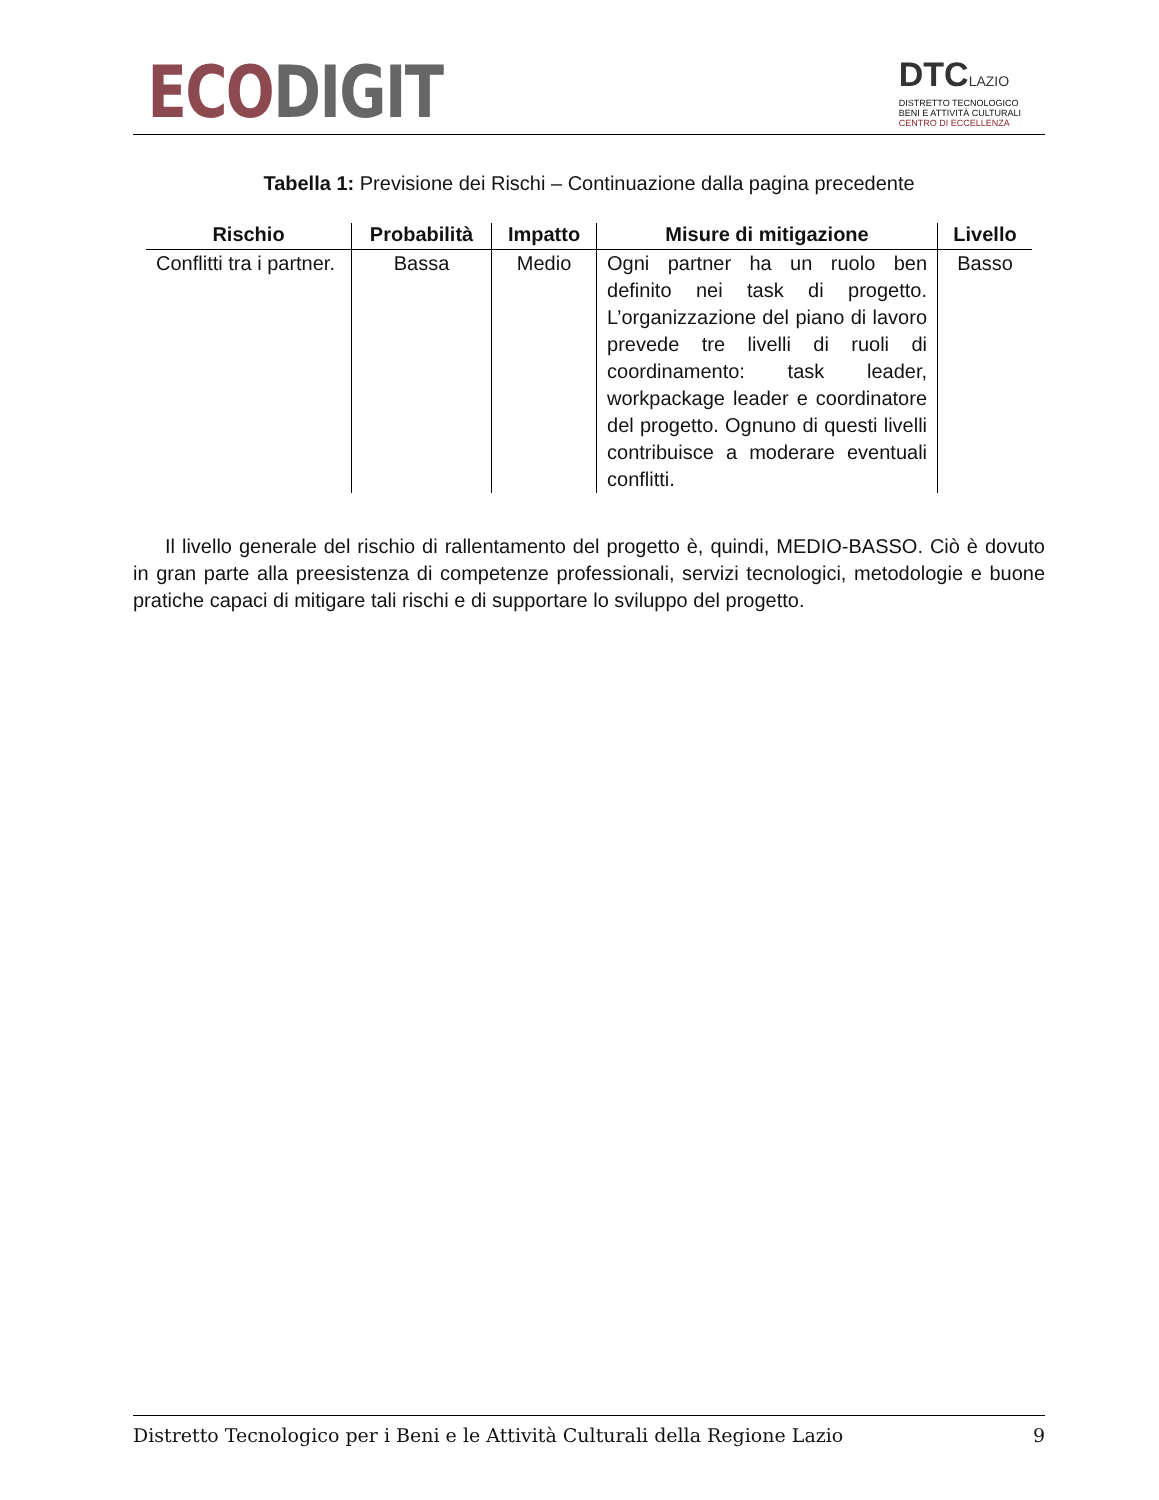ECO DIGIT
DTCLAZIO
DISTRETTO TECNOLOGICO
BENI E ATTIVITÀ CULTURALI
CENTRO DI ECCELLENZA
Tabella 1: Previsione dei Rischi – Continuazione dalla pagina precedente
| Rischio | Probabilità | Impatto | Misure di mitigazione | Livello |
| --- | --- | --- | --- | --- |
| Conflitti tra i partner. | Bassa | Medio | Ogni partner ha un ruolo ben definito nei task di progetto. L’organizzazione del piano di lavoro prevede tre livelli di ruoli di coordinamento: task leader, workpackage leader e coordinatore del progetto. Ognuno di questi livelli contribuisce a moderare eventuali conflitti. | Basso |
Il livello generale del rischio di rallentamento del progetto è, quindi, MEDIO-BASSO. Ciò è dovuto in gran parte alla preesistenza di competenze professionali, servizi tecnologici, metodologie e buone pratiche capaci di mitigare tali rischi e di supportare lo sviluppo del progetto.
Distretto Tecnologico per i Beni e le Attività Culturali della Regione Lazio 9